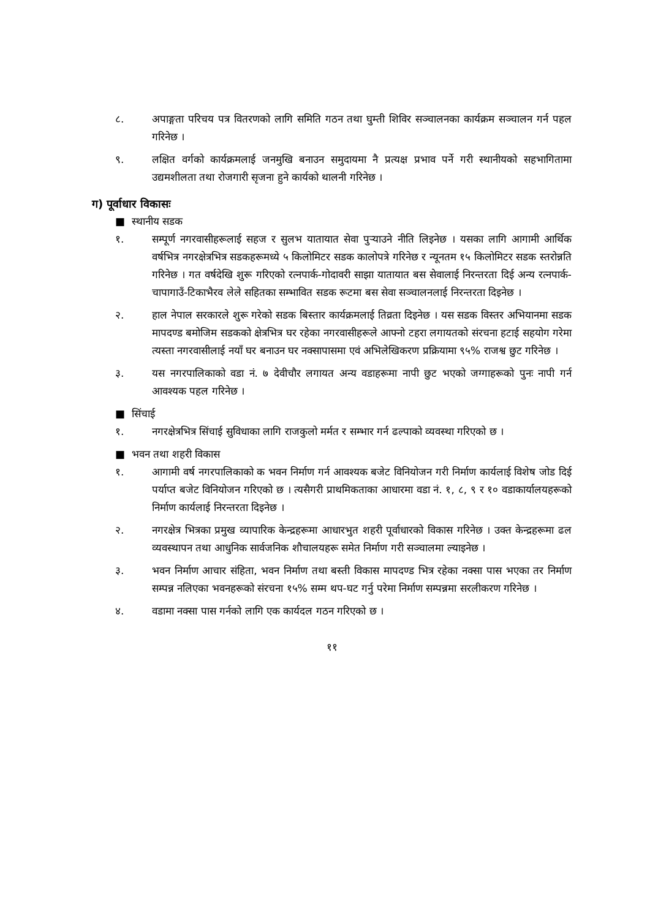८. अपाङ्गता परिचय पत्र वितरणको लागि समिति गठन तथा घुम्ती शिविर सञ्चालनका कार्यक्रम सञ्चालन गर्न पहल गरिनेछ ।
९. लक्षित वर्गको कार्यक्रमलाई जनमुखि बनाउन समुदायमा नै प्रत्यक्ष प्रभाव पर्ने गरी स्थानीयको सहभागितामा उद्यमशीलता तथा रोजगारी सृजना हुने कार्यको थालनी गरिनेछ ।
ग) पूर्वाधार विकासः
■ स्थानीय सडक
१. सम्पूर्ण नगरवासीहरूलाई सहज र सुलभ यातायात सेवा पुऱ्याउने नीति लिइनेछ । यसका लागि आगामी आर्थिक वर्षभित्र नगरक्षेत्रभित्र सडकहरूमध्ये ५ किलोमिटर सडक कालोपत्रे गरिनेछ र न्यूनतम १५ किलोमिटर सडक स्तरोन्नति गरिनेछ । गत वर्षदेखि शुरू गरिएको रत्नपार्क-गोदावरी साझा यातायात बस सेवालाई निरन्तरता दिई अन्य रत्नपार्क-चापागाउँ-टिकाभैरव लेले सहितका सम्भावित सडक रूटमा बस सेवा सञ्चालनलाई निरन्तरता दिइनेछ ।
२. हाल नेपाल सरकारले शुरू गरेको सडक बिस्तार कार्यक्रमलाई तिव्रता दिइनेछ । यस सडक विस्तर अभियानमा सडक मापदण्ड बमोजिम सडकको क्षेत्रभित्र घर रहेका नगरवासीहरूले आफ्नो टहरा लगायतको संरचना हटाई सहयोग गरेमा त्यस्ता नगरवासीलाई नयाँ घर बनाउन घर नक्सापासमा एवं अभिलेखिकरण प्रक्रियामा ९५% राजश्व छुट गरिनेछ ।
३. यस नगरपालिकाको वडा नं. ७ देवीचौर लगायत अन्य वडाहरूमा नापी छुट भएको जग्गाहरूको पुनः नापी गर्न आवश्यक पहल गरिनेछ ।
■ सिंचाई
१. नगरक्षेत्रभित्र सिंचाई सुविधाका लागि राजकुलो मर्मत र सम्भार गर्न ढल्पाको व्यवस्था गरिएको छ ।
■ भवन तथा शहरी विकास
१. आगामी वर्ष नगरपालिकाको क भवन निर्माण गर्न आवश्यक बजेट विनियोजन गरी निर्माण कार्यलाई विशेष जोड दिई पर्याप्त बजेट विनियोजन गरिएको छ । त्यसैगरी प्राथमिकताका आधारमा वडा नं. १, ८, ९ र १० वडाकार्यालयहरूको निर्माण कार्यलाई निरन्तरता दिइनेछ ।
२. नगरक्षेत्र भित्रका प्रमुख व्यापारिक केन्द्रहरूमा आधारभुत शहरी पूर्वाधारको विकास गरिनेछ । उक्त केन्द्रहरूमा ढल व्यवस्थापन तथा आधुनिक सार्वजनिक शौचालयहरू समेत निर्माण गरी सञ्चालमा ल्याइनेछ ।
३. भवन निर्माण आचार संहिता, भवन निर्माण तथा बस्ती विकास मापदण्ड भित्र रहेका नक्सा पास भएका तर निर्माण सम्पन्न नलिएका भवनहरूको संरचना १५% सम्म थप-घट गर्नु परेमा निर्माण सम्पन्नमा सरलीकरण गरिनेछ ।
४. वडामा नक्सा पास गर्नको लागि एक कार्यदल गठन गरिएको छ ।
११